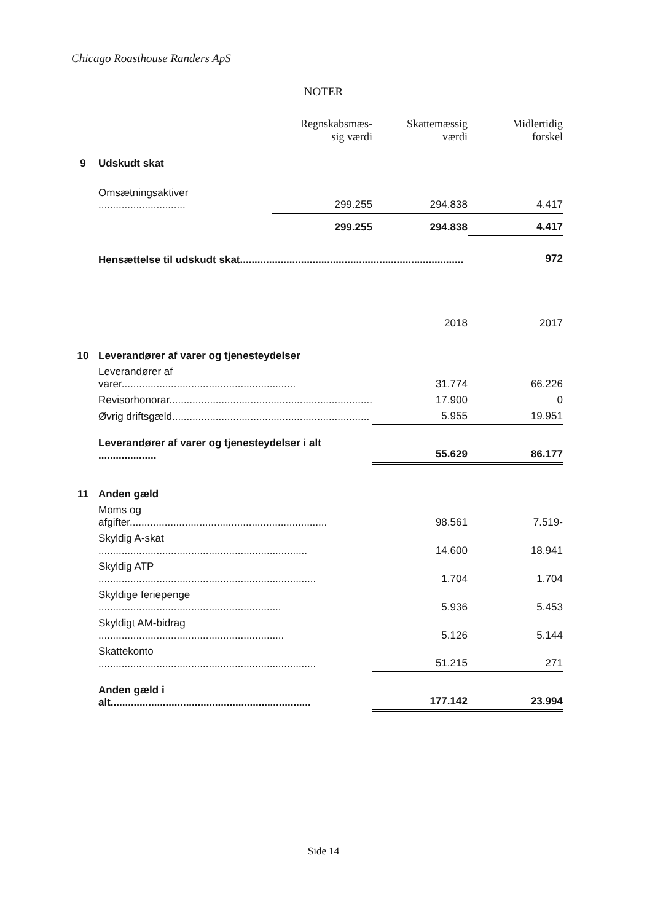Chicago Roasthouse Randers ApS
NOTER
| | | Regnskabsmæs- sig værdi | Skattemæssig værdi | Midlertidig forskel |
| 9 | Udskudt skat | | | |
| | Omsætningsaktiver .............................. | 299.255 | 294.838 | 4.417 |
| | | 299.255 | 294.838 | 4.417 |
| | Hensættelse til udskudt skat............................................................................. | | | 972 |
| | | | 2018 | 2017 |
| 10 | Leverandører af varer og tjenesteydelser | | | |
| | Leverandører af varer............................................................ | | 31.774 | 66.226 |
| | Revisorhonorar...................................................................... | | 17.900 | 0 |
| | Øvrig driftsgæld.................................................................... | | 5.955 | 19.951 |
| | Leverandører af varer og tjenesteydelser i alt .................... | | 55.629 | 86.177 |
| 11 | Anden gæld | | | |
| | Moms og afgifter.................................................................... | | 98.561 | 7.519- |
| | Skyldig A-skat ........................................................................ | | 14.600 | 18.941 |
| | Skyldig ATP ........................................................................... | | 1.704 | 1.704 |
| | Skyldige feriepenge ............................................................... | | 5.936 | 5.453 |
| | Skyldigt AM-bidrag ................................................................ | | 5.126 | 5.144 |
| | Skattekonto ........................................................................... | | 51.215 | 271 |
| | Anden gæld i alt..................................................................... | | 177.142 | 23.994 |
Side 14